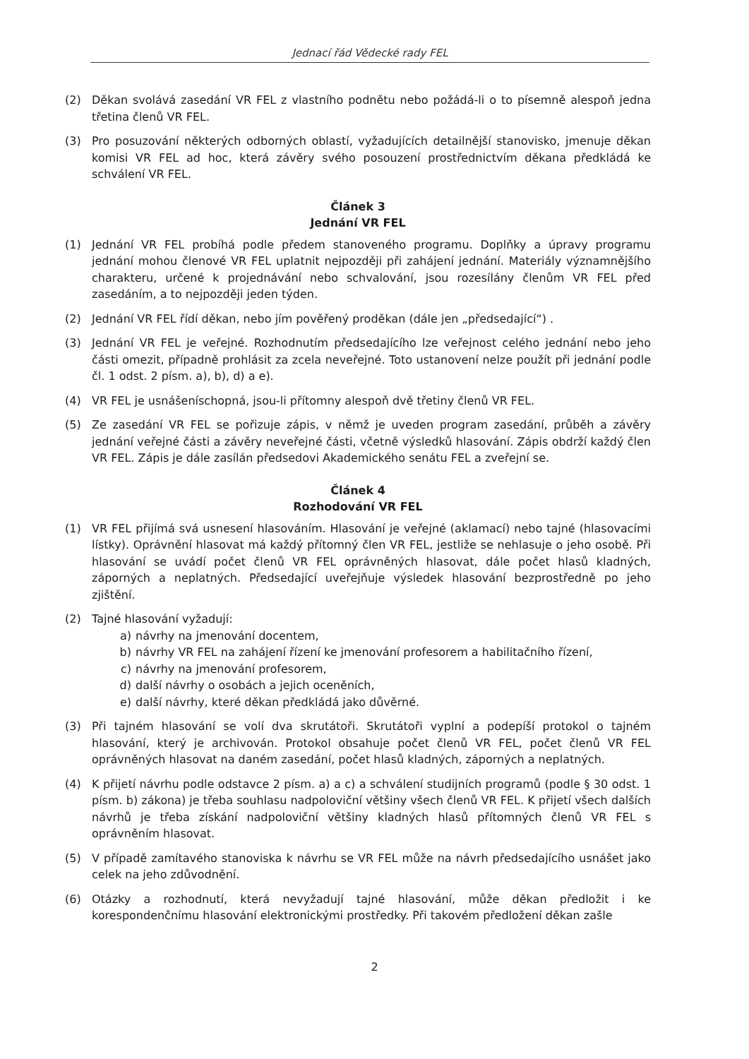Jednací řád Vědecké rady FEL
(2) Děkan svolává zasedání VR FEL z vlastního podnětu nebo požádá-li o to písemně alespoň jedna třetina členů VR FEL.
(3) Pro posuzování některých odborných oblastí, vyžadujících detailnější stanovisko, jmenuje děkan komisi VR FEL ad hoc, která závěry svého posouzení prostřednictvím děkana předkládá ke schválení VR FEL.
Článek 3
Jednání VR FEL
(1) Jednání VR FEL probíhá podle předem stanoveného programu. Doplňky a úpravy programu jednání mohou členové VR FEL uplatnit nejpozději při zahájení jednání. Materiály významnějšího charakteru, určené k projednávání nebo schvalování, jsou rozesílány členům VR FEL před zasedáním, a to nejpozději jeden týden.
(2) Jednání VR FEL řídí děkan, nebo jím pověřený proděkan (dále jen „předsedající“) .
(3) Jednání VR FEL je veřejné. Rozhodnutím předsedajícího lze veřejnost celého jednání nebo jeho části omezit, případně prohlásit za zcela neveřejné. Toto ustanovení nelze použít při jednání podle čl. 1 odst. 2 písm. a), b), d) a e).
(4) VR FEL je usnášeníschopná, jsou-li přítomny alespoň dvě třetiny členů VR FEL.
(5) Ze zasedání VR FEL se pořizuje zápis, v němž je uveden program zasedání, průběh a závěry jednání veřejné části a závěry neveřejné části, včetně výsledků hlasování. Zápis obdrží každý člen VR FEL. Zápis je dále zasílán předsedovi Akademického senátu FEL a zveřejní se.
Článek 4
Rozhodování VR FEL
(1) VR FEL přijímá svá usnesení hlasováním. Hlasování je veřejné (aklamací) nebo tajné (hlasovacími lístky). Oprávnění hlasovat má každý přítomný člen VR FEL, jestliže se nehlasuje o jeho osobě. Při hlasování se uvádí počet členů VR FEL oprávněných hlasovat, dále počet hlasů kladných, záporných a neplatných. Předsedající uveřejňuje výsledek hlasování bezprostředně po jeho zjištění.
(2) Tajné hlasování vyžadují:
a) návrhy na jmenování docentem,
b) návrhy VR FEL na zahájení řízení ke jmenování profesorem a habilitačního řízení,
c) návrhy na jmenování profesorem,
d) další návrhy o osobách a jejich oceněních,
e) další návrhy, které děkan předkládá jako důvěrné.
(3) Při tajném hlasování se volí dva skrutátoři. Skrutátoři vyplní a podepíší protokol o tajném hlasování, který je archivován. Protokol obsahuje počet členů VR FEL, počet členů VR FEL oprávněných hlasovat na daném zasedání, počet hlasů kladných, záporných a neplatných.
(4) K přijetí návrhu podle odstavce 2 písm. a) a c) a schválení studijních programů (podle § 30 odst. 1 písm. b) zákona) je třeba souhlasu nadpoloviční většiny všech členů VR FEL. K přijetí všech dalších návrhů je třeba získání nadpoloviční většiny kladných hlasů přítomných členů VR FEL s oprávněním hlasovat.
(5) V případě zamítavého stanoviska k návrhu se VR FEL může na návrh předsedajícího usnášet jako celek na jeho zdůvodnění.
(6) Otázky a rozhodnutí, která nevyžadují tajné hlasování, může děkan předložit i ke korespondenčnímu hlasování elektronickými prostředky. Při takovém předložení děkan zašle
2